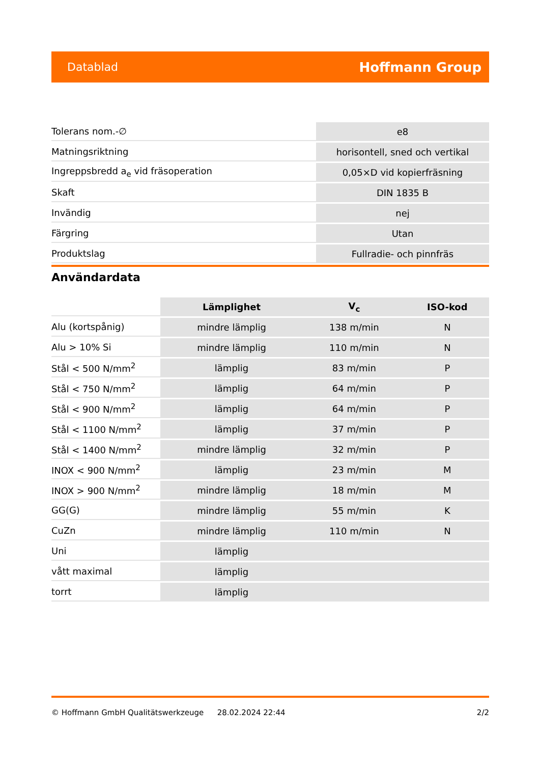Datablad Hoffmann Group
| Tolerans nom.-∅ | e8 |
| Matningsriktning | horisontell, sned och vertikal |
| Ingreppsbredd a<sub>e</sub> vid fräsoperation | 0,05×D vid kopierfräsning |
| Skaft | DIN 1835 B |
| Invändig | nej |
| Färgring | Utan |
| Produktslag | Fullradie- och pinnfräs |
Användardata
| | Lämplighet | V<sub>c</sub> | ISO-kod |
| --- | --- | --- | --- |
| Alu (kortspånig) | mindre lämplig | 138 m/min | N |
| Alu > 10% Si | mindre lämplig | 110 m/min | N |
| Stål < 500 N/mm<sup>2</sup> | lämplig | 83 m/min | P |
| Stål < 750 N/mm<sup>2</sup> | lämplig | 64 m/min | P |
| Stål < 900 N/mm<sup>2</sup> | lämplig | 64 m/min | P |
| Stål < 1100 N/mm<sup>2</sup> | lämplig | 37 m/min | P |
| Stål < 1400 N/mm<sup>2</sup> | mindre lämplig | 32 m/min | P |
| INOX < 900 N/mm<sup>2</sup> | lämplig | 23 m/min | M |
| INOX > 900 N/mm<sup>2</sup> | mindre lämplig | 18 m/min | M |
| GG(G) | mindre lämplig | 55 m/min | K |
| CuZn | mindre lämplig | 110 m/min | N |
| Uni | lämplig | | |
| vått maximal | lämplig | | |
| torrt | lämplig | | |
© Hoffmann GmbH Qualitätswerkzeuge 28.02.2024 22:44 2/2